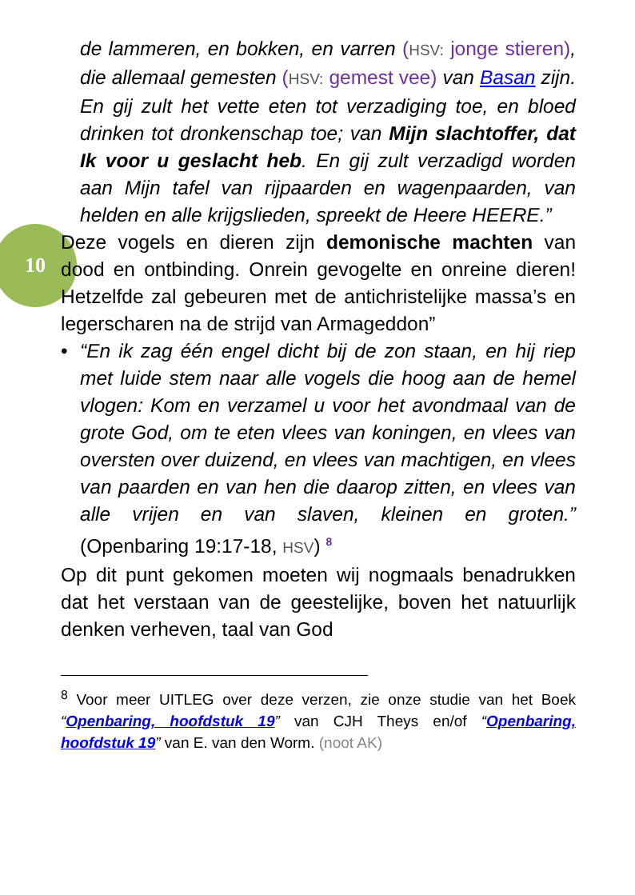10
de lammeren, en bokken, en varren (HSV: jonge stieren), die allemaal gemesten (HSV: gemest vee) van Basan zijn. En gij zult het vette eten tot verzadiging toe, en bloed drinken tot dronkenschap toe; van Mijn slachtoffer, dat Ik voor u geslacht heb. En gij zult verzadigd worden aan Mijn tafel van rijpaarden en wagenpaarden, van helden en alle krijgslieden, spreekt de Heere HEERE.”
Deze vogels en dieren zijn demonische machten van dood en ontbinding. Onrein gevogelte en onreine dieren! Hetzelfde zal gebeuren met de antichristelijke massa’s en legerscharen na de strijd van Armageddon”
• “En ik zag één engel dicht bij de zon staan, en hij riep met luide stem naar alle vogels die hoog aan de hemel vlogen: Kom en verzamel u voor het avondmaal van de grote God, om te eten vlees van koningen, en vlees van oversten over duizend, en vlees van machtigen, en vlees van paarden en van hen die daarop zitten, en vlees van alle vrijen en van slaven, kleinen en groten.” (Openbaring 19:17-18, HSV) <sup>8</sup>
Op dit punt gekomen moeten wij nogmaals benadrukken dat het verstaan van de geestelijke, boven het natuurlijk denken verheven, taal van God
<sup>8</sup> Voor meer UITLEG over deze verzen, zie onze studie van het Boek “Openbaring, hoofdstuk 19” van CJH Theys en/of “Openbaring, hoofdstuk 19” van E. van den Worm. (noot AK)